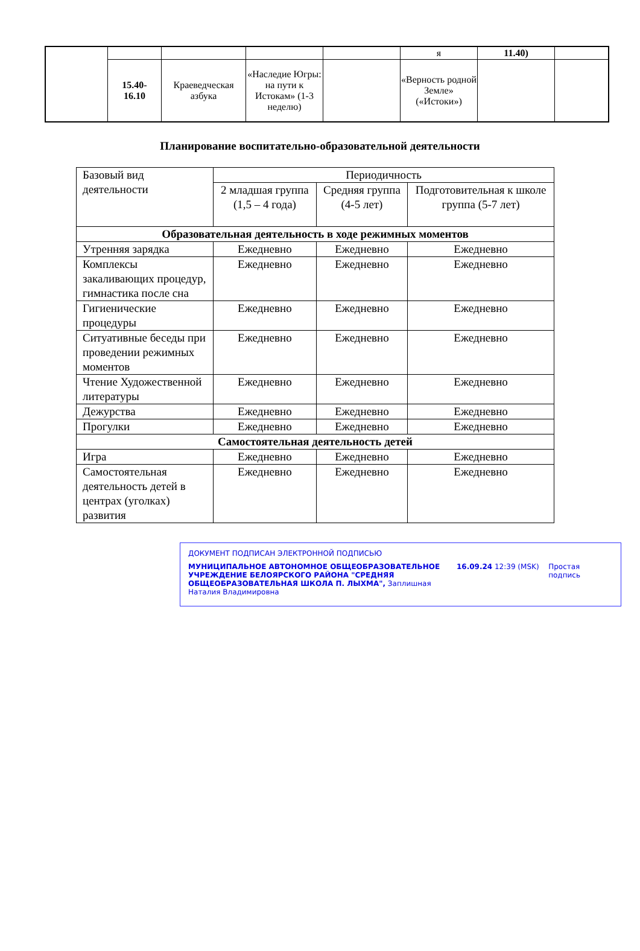| | | | | | я | 11.40) | |
| | 15.40- 16.10 | Краеведческая азбука | «Наследие Югры: на пути к Истокам» (1-3 неделю) | | «Верность родной Земле» («Истоки») | | |
Планирование воспитательно-образовательной деятельности
| Базовый вид деятельности | Периодичность | | |
| --- | --- | --- | --- |
| | 2 младшая группа (1,5 – 4 года) | Средняя группа (4-5 лет) | Подготовительная к школе группа (5-7 лет) |
| Образовательная деятельность в ходе режимных моментов | | | |
| Утренняя зарядка | Ежедневно | Ежедневно | Ежедневно |
| Комплексы закаливающих процедур, гимнастика после сна | Ежедневно | Ежедневно | Ежедневно |
| Гигиенические процедуры | Ежедневно | Ежедневно | Ежедневно |
| Ситуативные беседы при проведении режимных моментов | Ежедневно | Ежедневно | Ежедневно |
| Чтение Художественной литературы | Ежедневно | Ежедневно | Ежедневно |
| Дежурства | Ежедневно | Ежедневно | Ежедневно |
| Прогулки | Ежедневно | Ежедневно | Ежедневно |
| Самостоятельная деятельность детей | | | |
| Игра | Ежедневно | Ежедневно | Ежедневно |
| Самостоятельная деятельность детей в центрах (уголках) развития | Ежедневно | Ежедневно | Ежедневно |
ДОКУМЕНТ ПОДПИСАН ЭЛЕКТРОННОЙ ПОДПИСЬЮ
МУНИЦИПАЛЬНОЕ АВТОНОМНОЕ ОБЩЕОБРАЗОВАТЕЛЬНОЕ УЧРЕЖДЕНИЕ БЕЛОЯРСКОГО РАЙОНА "СРЕДНЯЯ ОБЩЕОБРАЗОВАТЕЛЬНАЯ ШКОЛА П. ЛЫХМА", Заплишная Наталия Владимировна
16.09.24 12:39 (MSK) Простая подпись